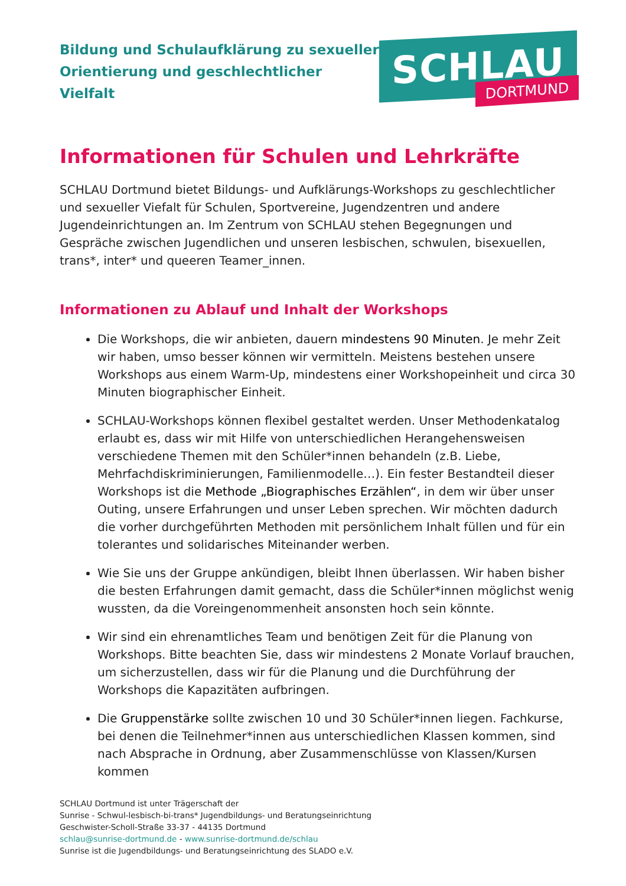Bildung und Schulaufklärung zu sexueller
Orientierung und geschlechtlicher Vielfalt
SCHLAU
DORTMUND
Informationen für Schulen und Lehrkräfte
SCHLAU Dortmund bietet Bildungs- und Aufklärungs-Workshops zu geschlechtlicher und sexueller Viefalt für Schulen, Sportvereine, Jugendzentren und andere Jugendeinrichtungen an. Im Zentrum von SCHLAU stehen Begegnungen und Gespräche zwischen Jugendlichen und unseren lesbischen, schwulen, bisexuellen, trans*, inter* und queeren Teamer_innen.
Informationen zu Ablauf und Inhalt der Workshops
Die Workshops, die wir anbieten, dauern mindestens 90 Minuten. Je mehr Zeit wir haben, umso besser können wir vermitteln. Meistens bestehen unsere Workshops aus einem Warm-Up, mindestens einer Workshopeinheit und circa 30 Minuten biographischer Einheit.
SCHLAU-Workshops können flexibel gestaltet werden. Unser Methodenkatalog erlaubt es, dass wir mit Hilfe von unterschiedlichen Herangehensweisen verschiedene Themen mit den Schüler*innen behandeln (z.B. Liebe, Mehrfachdiskriminierungen, Familienmodelle…). Ein fester Bestandteil dieser Workshops ist die Methode „Biographisches Erzählen“, in dem wir über unser Outing, unsere Erfahrungen und unser Leben sprechen. Wir möchten dadurch die vorher durchgeführten Methoden mit persönlichem Inhalt füllen und für ein tolerantes und solidarisches Miteinander werben.
Wie Sie uns der Gruppe ankündigen, bleibt Ihnen überlassen. Wir haben bisher die besten Erfahrungen damit gemacht, dass die Schüler*innen möglichst wenig wussten, da die Voreingenommenheit ansonsten hoch sein könnte.
Wir sind ein ehrenamtliches Team und benötigen Zeit für die Planung von Workshops. Bitte beachten Sie, dass wir mindestens 2 Monate Vorlauf brauchen, um sicherzustellen, dass wir für die Planung und die Durchführung der Workshops die Kapazitäten aufbringen.
Die Gruppenstärke sollte zwischen 10 und 30 Schüler*innen liegen. Fachkurse, bei denen die Teilnehmer*innen aus unterschiedlichen Klassen kommen, sind nach Absprache in Ordnung, aber Zusammenschlüsse von Klassen/Kursen kommen
SCHLAU Dortmund ist unter Trägerschaft der
Sunrise - Schwul-lesbisch-bi-trans* Jugendbildungs- und Beratungseinrichtung
Geschwister-Scholl-Straße 33-37 - 44135 Dortmund
schlau@sunrise-dortmund.de - www.sunrise-dortmund.de/schlau
Sunrise ist die Jugendbildungs- und Beratungseinrichtung des SLADO e.V.